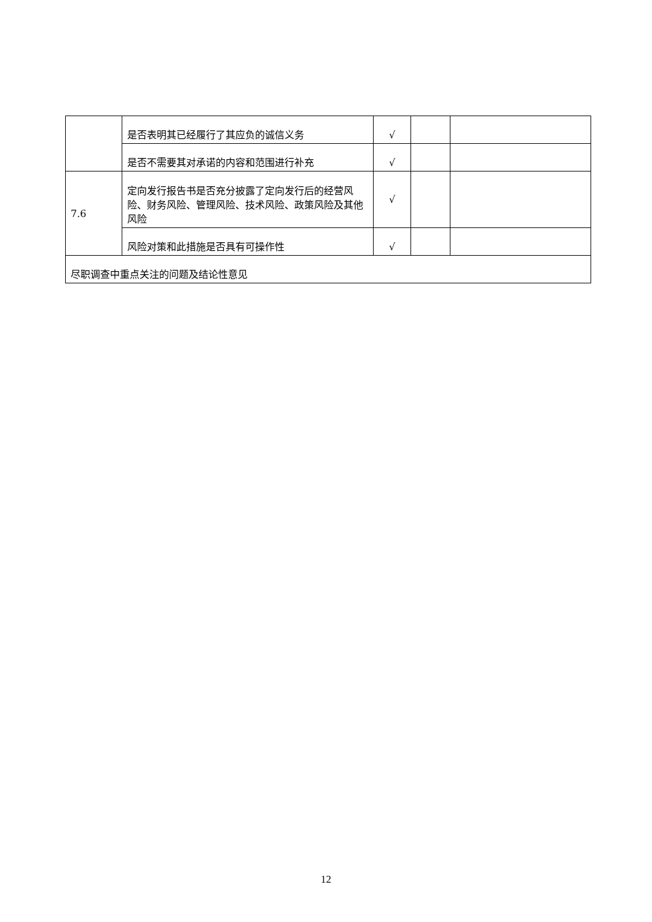| | 是否表明其已经履行了其应负的诚信义务 | √ | | |
| | 是否不需要其对承诺的内容和范围进行补充 | √ | | |
| 7.6 | 定向发行报告书是否充分披露了定向发行后的经营风险、财务风险、管理风险、技术风险、政策风险及其他风险 | √ | | |
| | 风险对策和此措施是否具有可操作性 | √ | | |
| 尽职调查中重点关注的问题及结论性意见 | | | | |
12